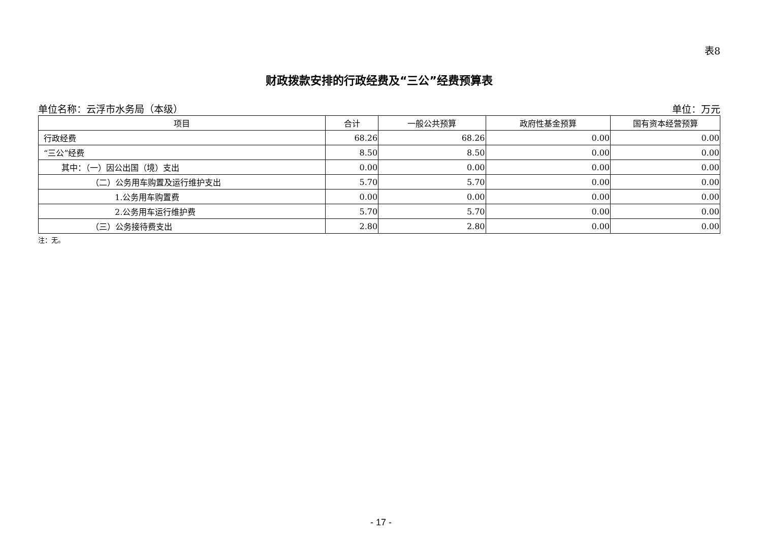表8
财政拨款安排的行政经费及“三公”经费预算表
单位名称：云浮市水务局（本级） 单位：万元
| 项目 | 合计 | 一般公共预算 | 政府性基金预算 | 国有资本经营预算 |
| --- | --- | --- | --- | --- |
| 行政经费 | 68.26 | 68.26 | 0.00 | 0.00 |
| “三公”经费 | 8.50 | 8.50 | 0.00 | 0.00 |
| 其中：（一）因公出国（境）支出 | 0.00 | 0.00 | 0.00 | 0.00 |
| （二）公务用车购置及运行维护支出 | 5.70 | 5.70 | 0.00 | 0.00 |
| 1.公务用车购置费 | 0.00 | 0.00 | 0.00 | 0.00 |
| 2.公务用车运行维护费 | 5.70 | 5.70 | 0.00 | 0.00 |
| （三）公务接待费支出 | 2.80 | 2.80 | 0.00 | 0.00 |
注：无。
- 17 -